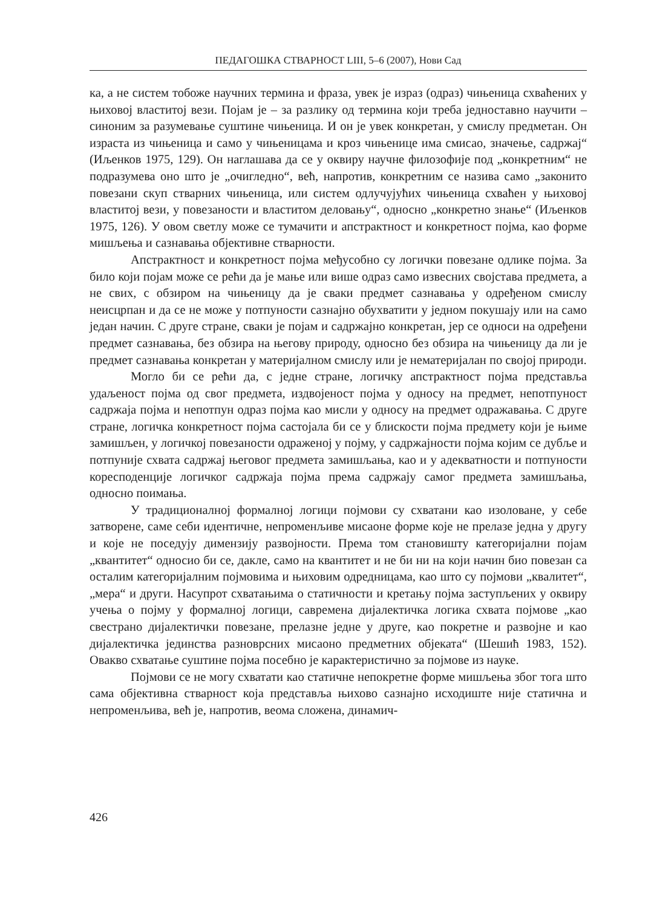ПЕДАГОШКА СТВАРНОСТ LIII, 5–6 (2007), Нови Сад
ка, а не систем тобоже научних термина и фраза, увек је израз (одраз) чињеница схваћених у њиховој властитој вези. Појам је – за разлику од термина који треба једноставно научити – синоним за разумевање суштине чињеница. И он је увек конкретан, у смислу предметан. Он израста из чињеница и само у чињеницама и кроз чињенице има смисао, значење, садржај“ (Иљенков 1975, 129). Он наглашава да се у оквиру научне филозофије под „конкретним“ не подразумева оно што је „очигледно“, већ, напротив, конкретним се назива само „законито повезани скуп стварних чињеница, или систем одлучујућих чињеница схваћен у њиховој властитој вези, у повезаности и властитом деловању“, односно „конкретно знање“ (Иљенков 1975, 126). У овом светлу може се тумачити и апстрактност и конкретност појма, као форме мишљења и сазнавања објективне стварности.
Апстрактност и конкретност појма међусобно су логички повезане одлике појма. За било који појам може се рећи да је мање или више одраз само извесних својстава предмета, а не свих, с обзиром на чињеницу да је сваки предмет сазнавања у одређеном смислу неисцрпан и да се не може у потпуности сазнајно обухватити у једном покушају или на само један начин. С друге стране, сваки је појам и садржајно конкретан, јер се односи на одређени предмет сазнавања, без обзира на његову природу, односно без обзира на чињеницу да ли је предмет сазнавања конкретан у материјалном смислу или је нематеријалан по својој природи.
Могло би се рећи да, с једне стране, логичку апстрактност појма представља удаљеност појма од свог предмета, издвојеност појма у односу на предмет, непотпуност садржаја појма и непотпун одраз појма као мисли у односу на предмет одражавања. С друге стране, логичка конкретност појма састојала би се у блискости појма предмету који је њиме замишљен, у логичкој повезаности одраженој у појму, у садржајности појма којим се дубље и потпуније схвата садржај његовог предмета замишљања, као и у адекватности и потпуности коресподенције логичког садржаја појма према садржају самог предмета замишљања, односно поимања.
У традиционалној формалној логици појмови су схватани као изоловане, у себе затворене, саме себи идентичне, непроменљиве мисаоне форме које не прелазе једна у другу и које не поседују димензију развојности. Према том становишту категоријални појам „квантитет“ односио би се, дакле, само на квантитет и не би ни на који начин био повезан са осталим категоријалним појмовима и њиховим одредницама, као што су појмови „квалитет“, „мера“ и други. Насупрот схватањима о статичности и кретању појма заступљених у оквиру учења о појму у формалној логици, савремена дијалектичка логика схвата појмове „као свестрано дијалектички повезане, прелазне једне у друге, као покретне и развојне и као дијалектичка јединства разноврсних мисаоно предметних објеката“ (Шешић 1983, 152). Овакво схватање суштине појма посебно је карактеристично за појмове из науке.
Појмови се не могу схватати као статичне непокретне форме мишљења због тога што сама објективна стварност која представља њихово сазнајно исходиште није статична и непроменљива, већ је, напротив, веома сложена, динамич-
426